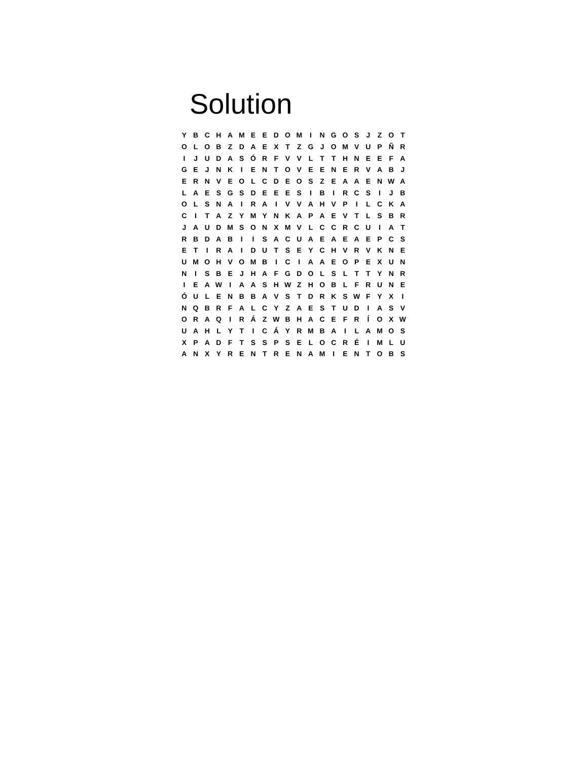Solution
| Y | B | C | H | A | M | E | E | D | O | M | I | N | G | O | S | J | Z | O | T |
| O | L | O | B | Z | D | A | E | X | T | Z | G | J | O | M | V | U | P | Ñ | R |
| I | J | U | D | A | S | Ó | R | F | V | V | L | T | T | H | N | E | E | F | A |
| G | E | J | N | K | I | E | N | T | O | V | E | E | N | E | R | V | A | B | J |
| E | R | N | V | E | O | L | C | D | E | O | S | Z | E | A | A | E | N | W | A |
| L | A | E | S | G | S | D | E | E | E | S | I | B | I | R | C | S | I | J | B |
| O | L | S | N | A | I | R | A | I | V | V | A | H | V | P | I | L | C | K | A |
| C | I | T | A | Z | Y | M | Y | N | K | A | P | A | E | V | T | L | S | B | R |
| J | A | U | D | M | S | O | N | X | M | V | L | C | C | R | C | U | I | A | T |
| R | B | D | A | B | I | I | S | A | C | U | A | E | A | E | A | E | P | C | S |
| E | T | I | R | A | I | D | U | T | S | E | Y | C | H | V | R | V | K | N | E |
| U | M | O | H | V | O | M | B | I | C | I | A | A | E | O | P | E | X | U | N |
| N | I | S | B | E | J | H | A | F | G | D | O | L | S | L | T | T | Y | N | R |
| I | E | A | W | I | A | A | S | H | W | Z | H | O | B | L | F | R | U | N | E |
| Ó | U | L | E | N | B | B | A | V | S | T | D | R | K | S | W | F | Y | X | I |
| N | Q | B | R | F | A | L | C | Y | Z | A | E | S | T | U | D | I | A | S | V |
| O | R | A | Q | I | R | Á | Z | W | B | H | A | C | E | F | R | Í | O | X | W |
| U | A | H | L | Y | T | I | C | Á | Y | R | M | B | A | I | L | A | M | O | S |
| X | P | A | D | F | T | S | S | P | S | E | L | O | C | R | É | I | M | L | U |
| A | N | X | Y | R | E | N | T | R | E | N | A | M | I | E | N | T | O | B | S |